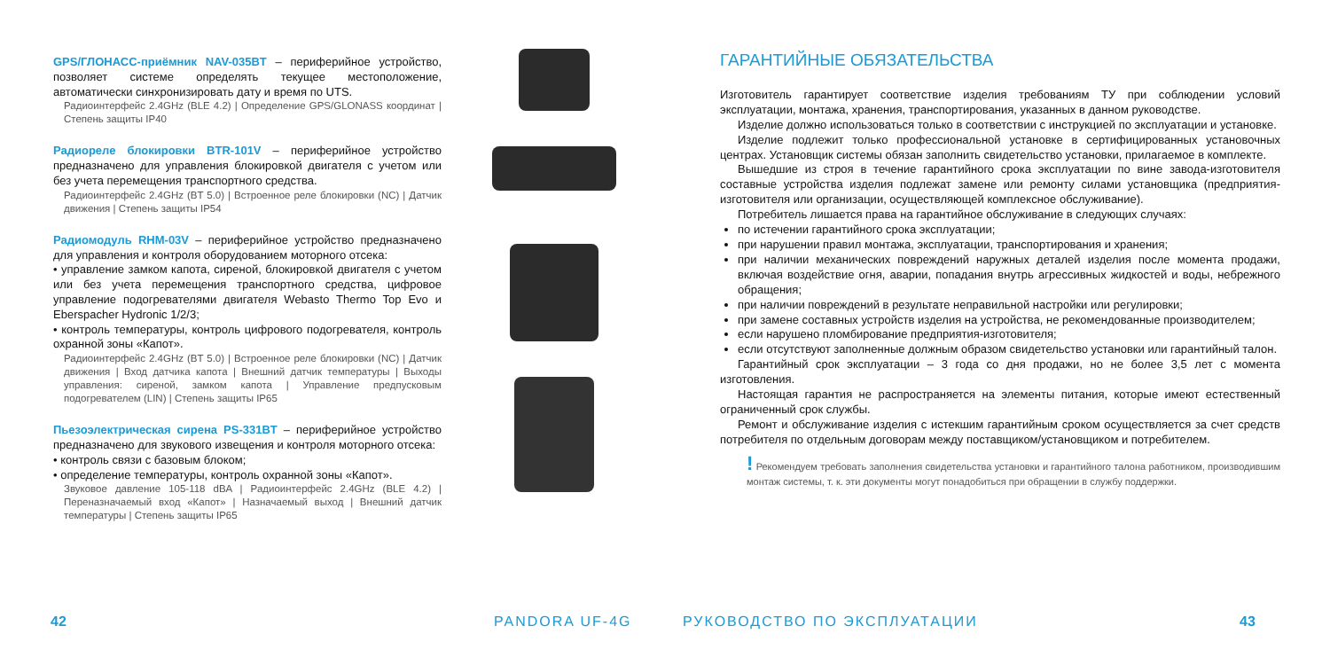GPS/ГЛОНАСС-приёмник NAV-035BT – периферийное устройство, позволяет системе определять текущее местоположение, автоматически синхронизировать дату и время по UTS.
Радиоинтерфейс 2.4GHz (BLE 4.2) | Определение GPS/GLONASS координат | Степень защиты IP40
Радиореле блокировки BTR-101V – периферийное устройство предназначено для управления блокировкой двигателя с учетом или без учета перемещения транспортного средства.
Радиоинтерфейс 2.4GHz (BT 5.0) | Встроенное реле блокировки (NC) | Датчик движения | Степень защиты IP54
Радиомодуль RHM-03V – периферийное устройство предназначено для управления и контроля оборудованием моторного отсека:
• управление замком капота, сиреной, блокировкой двигателя с учетом или без учета перемещения транспортного средства, цифровое управление подогревателями двигателя Webasto Thermo Top Evo и Eberspacher Hydronic 1/2/3;
• контроль температуры, контроль цифрового подогревателя, контроль охранной зоны «Капот».
Радиоинтерфейс 2.4GHz (BT 5.0) | Встроенное реле блокировки (NC) | Датчик движения | Вход датчика капота | Внешний датчик температуры | Выходы управления: сиреной, замком капота | Управление предпусковым подогревателем (LIN) | Степень защиты IP65
Пьезоэлектрическая сирена PS-331BT – периферийное устройство предназначено для звукового извещения и контроля моторного отсека:
• контроль связи с базовым блоком;
• определение температуры, контроль охранной зоны «Капот».
Звуковое давление 105-118 dBA | Радиоинтерфейс 2.4GHz (BLE 4.2) | Переназначаемый вход «Капот» | Назначаемый выход | Внешний датчик температуры | Степень защиты IP65
42 PANDORA UF-4G
ГАРАНТИЙНЫЕ ОБЯЗАТЕЛЬСТВА
Изготовитель гарантирует соответствие изделия требованиям ТУ при соблюдении условий эксплуатации, монтажа, хранения, транспортирования, указанных в данном руководстве.
Изделие должно использоваться только в соответствии с инструкцией по эксплуатации и установке.
Изделие подлежит только профессиональной установке в сертифицированных установочных центрах. Установщик системы обязан заполнить свидетельство установки, прилагаемое в комплекте.
Вышедшие из строя в течение гарантийного срока эксплуатации по вине завода-изготовителя составные устройства изделия подлежат замене или ремонту силами установщика (предприятия-изготовителя или организации, осуществляющей комплексное обслуживание).
Потребитель лишается права на гарантийное обслуживание в следующих случаях:
по истечении гарантийного срока эксплуатации;
при нарушении правил монтажа, эксплуатации, транспортирования и хранения;
при наличии механических повреждений наружных деталей изделия после момента продажи, включая воздействие огня, аварии, попадания внутрь агрессивных жидкостей и воды, небрежного обращения;
при наличии повреждений в результате неправильной настройки или регулировки;
при замене составных устройств изделия на устройства, не рекомендованные производителем;
если нарушено пломбирование предприятия-изготовителя;
если отсутствуют заполненные должным образом свидетельство установки или гарантийный талон.
Гарантийный срок эксплуатации – 3 года со дня продажи, но не более 3,5 лет с момента изготовления.
Настоящая гарантия не распространяется на элементы питания, которые имеют естественный ограниченный срок службы.
Ремонт и обслуживание изделия с истекшим гарантийным сроком осуществляется за счет средств потребителя по отдельным договорам между поставщиком/установщиком и потребителем.
! Рекомендуем требовать заполнения свидетельства установки и гарантийного талона работником, производившим монтаж системы, т. к. эти документы могут понадобиться при обращении в службу поддержки.
РУКОВОДСТВО ПО ЭКСПЛУАТАЦИИ 43